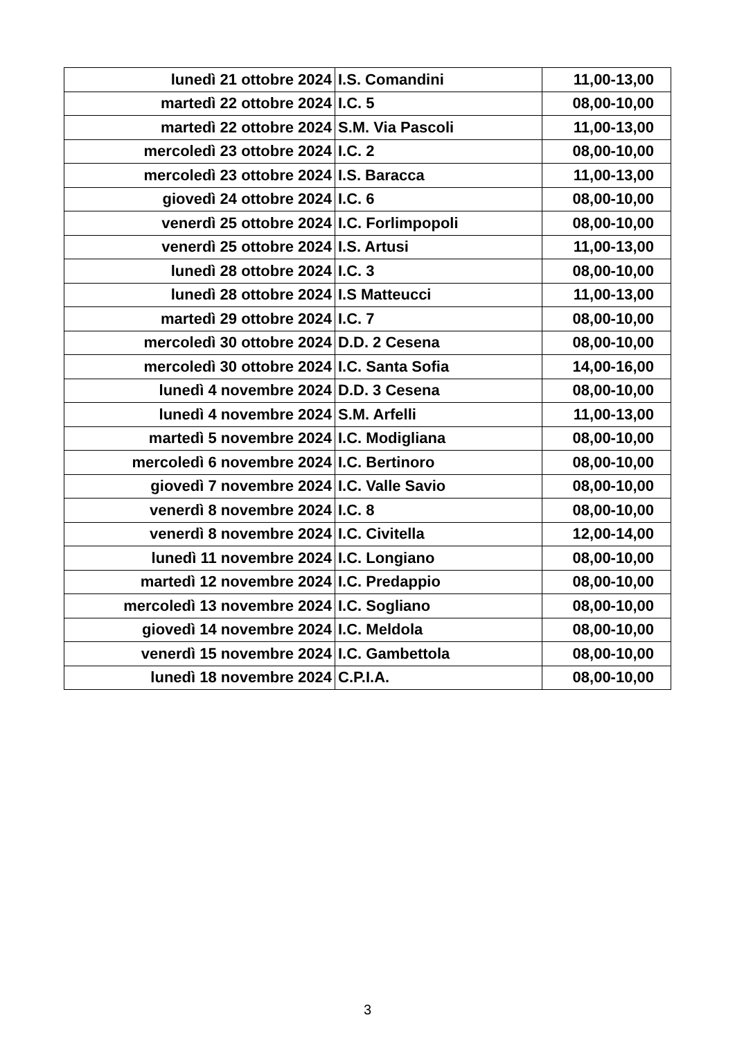| lunedì 21 ottobre 2024 | I.S. Comandini | 11,00-13,00 |
| martedì 22 ottobre 2024 | I.C. 5 | 08,00-10,00 |
| martedì 22 ottobre 2024 | S.M. Via Pascoli | 11,00-13,00 |
| mercoledì 23 ottobre 2024 | I.C. 2 | 08,00-10,00 |
| mercoledì 23 ottobre 2024 | I.S. Baracca | 11,00-13,00 |
| giovedì 24 ottobre 2024 | I.C. 6 | 08,00-10,00 |
| venerdì 25 ottobre 2024 | I.C. Forlimpopoli | 08,00-10,00 |
| venerdì 25 ottobre 2024 | I.S. Artusi | 11,00-13,00 |
| lunedì 28 ottobre 2024 | I.C. 3 | 08,00-10,00 |
| lunedì 28 ottobre 2024 | I.S Matteucci | 11,00-13,00 |
| martedì 29 ottobre 2024 | I.C. 7 | 08,00-10,00 |
| mercoledì 30 ottobre 2024 | D.D. 2 Cesena | 08,00-10,00 |
| mercoledì 30 ottobre 2024 | I.C. Santa Sofia | 14,00-16,00 |
| lunedì 4 novembre 2024 | D.D. 3 Cesena | 08,00-10,00 |
| lunedì 4 novembre 2024 | S.M. Arfelli | 11,00-13,00 |
| martedì 5 novembre 2024 | I.C. Modigliana | 08,00-10,00 |
| mercoledì 6 novembre 2024 | I.C. Bertinoro | 08,00-10,00 |
| giovedì 7 novembre 2024 | I.C. Valle Savio | 08,00-10,00 |
| venerdì 8 novembre 2024 | I.C. 8 | 08,00-10,00 |
| venerdì 8 novembre 2024 | I.C. Civitella | 12,00-14,00 |
| lunedì 11 novembre 2024 | I.C. Longiano | 08,00-10,00 |
| martedì 12 novembre 2024 | I.C. Predappio | 08,00-10,00 |
| mercoledì 13 novembre 2024 | I.C. Sogliano | 08,00-10,00 |
| giovedì 14 novembre 2024 | I.C. Meldola | 08,00-10,00 |
| venerdì 15 novembre 2024 | I.C. Gambettola | 08,00-10,00 |
| lunedì 18 novembre 2024 | C.P.I.A. | 08,00-10,00 |
3